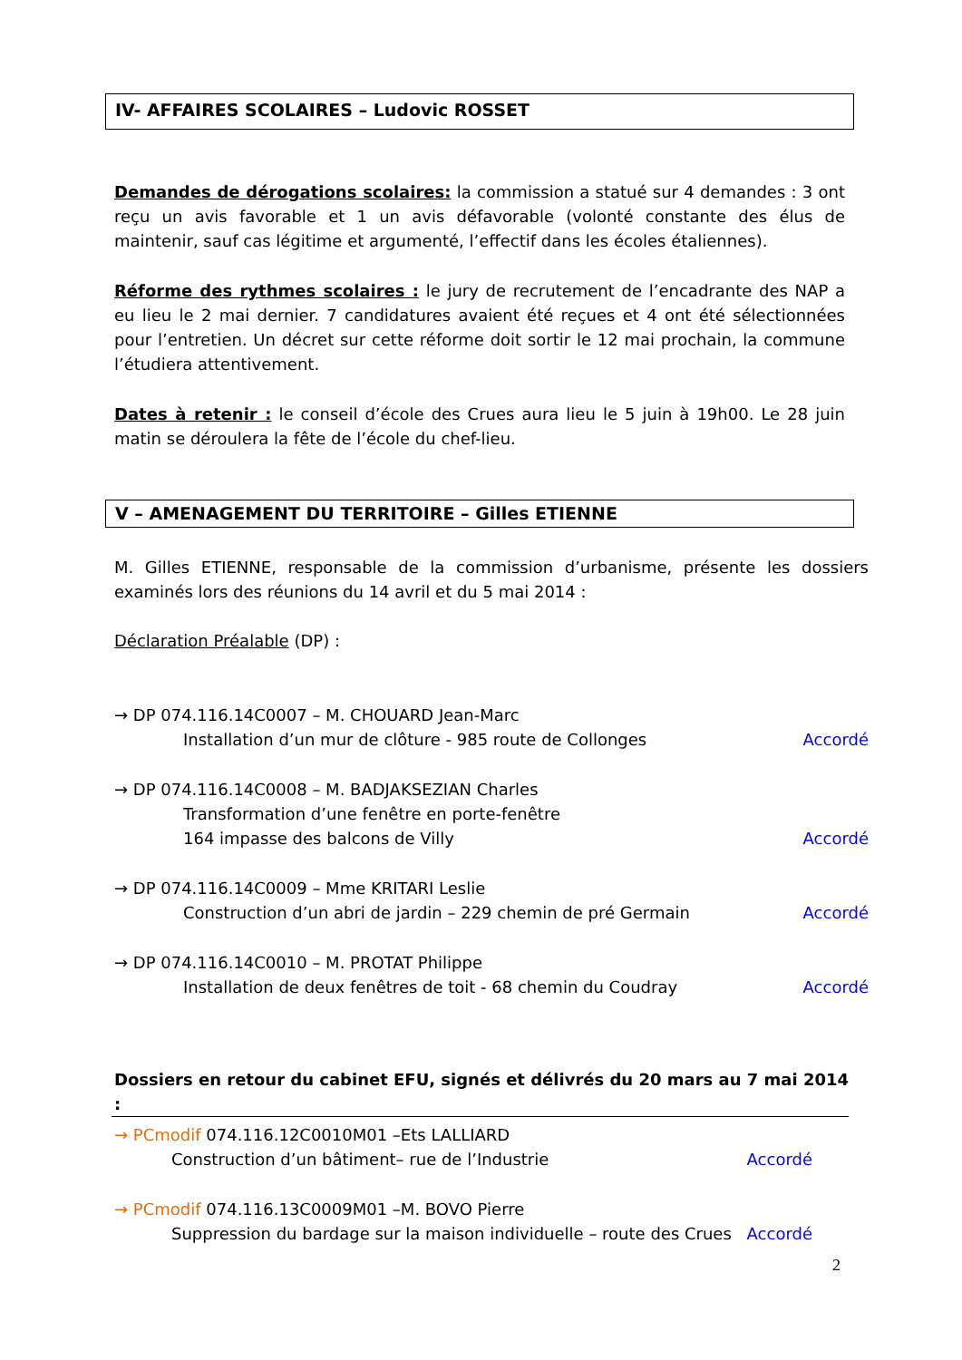IV- AFFAIRES SCOLAIRES – Ludovic ROSSET
Demandes de dérogations scolaires: la commission a statué sur 4 demandes : 3 ont reçu un avis favorable et 1 un avis défavorable (volonté constante des élus de maintenir, sauf cas légitime et argumenté, l’effectif dans les écoles étaliennes).
Réforme des rythmes scolaires : le jury de recrutement de l’encadrante des NAP a eu lieu le 2 mai dernier. 7 candidatures avaient été reçues et 4 ont été sélectionnées pour l’entretien. Un décret sur cette réforme doit sortir le 12 mai prochain, la commune l’étudiera attentivement.
Dates à retenir : le conseil d’école des Crues aura lieu le 5 juin à 19h00. Le 28 juin matin se déroulera la fête de l’école du chef-lieu.
V – AMENAGEMENT DU TERRITOIRE – Gilles ETIENNE
M. Gilles ETIENNE, responsable de la commission d’urbanisme, présente les dossiers examinés lors des réunions du 14 avril et du 5 mai 2014 :
Déclaration Préalable (DP) :
→ DP 074.116.14C0007 – M. CHOUARD Jean-Marc
Installation d’un mur de clôture - 985 route de Collonges Accordé
→ DP 074.116.14C0008 – M. BADJAKSEZIAN Charles
Transformation d’une fenêtre en porte-fenêtre
164 impasse des balcons de Villy Accordé
→ DP 074.116.14C0009 – Mme KRITARI Leslie
Construction d’un abri de jardin – 229 chemin de pré Germain Accordé
→ DP 074.116.14C0010 – M. PROTAT Philippe
Installation de deux fenêtres de toit - 68 chemin du Coudray Accordé
Dossiers en retour du cabinet EFU, signés et délivrés du 20 mars au 7 mai 2014 :
→ PCmodif 074.116.12C0010M01 –Ets LALLIARD
Construction d’un bâtiment– rue de l’Industrie Accordé
→ PCmodif 074.116.13C0009M01 –M. BOVO Pierre
Suppression du bardage sur la maison individuelle – route des Crues Accordé
2